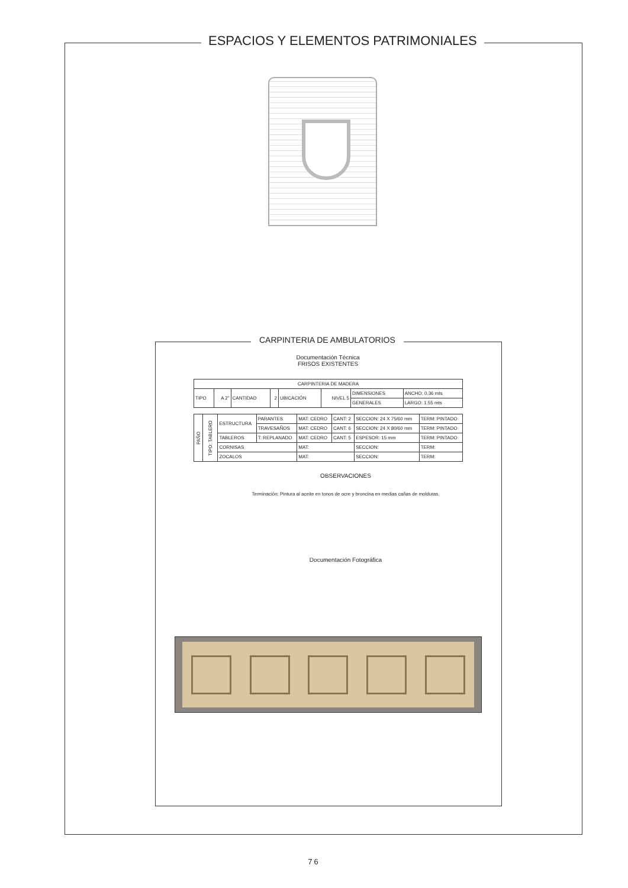ESPACIOS Y ELEMENTOS PATRIMONIALES
CARPINTERIA DE AMBULATORIOS
Documentación Técnica
FRISOS EXISTENTES
| CARPINTERIA DE MADERA | | | | | | | |
| TIPO | A 2" | CANTIDAD | 2 | UBICACIÓN | NIVEL 5 | DIMENSIONES | ANCHO: 0.36 mts |
| | | | | | | GENERALES | LARGO: 1.55 mts |
| PAÑO | TIPO: TABLERO | ESTRUCTURA | PARANTES | MAT: CEDRO | CANT: 2 | SECCION: 24 X 75/60 mm | TERM: PINTADO |
| | | | TRAVESAÑOS | MAT: CEDRO | CANT: 6 | SECCION: 24 X 80/60 mm | TERM: PINTADO |
| | | TABLEROS | T: REPLANADO | MAT: CEDRO | CANT: 5 | ESPESOR: 15 mm | TERM: PINTADO |
| | | CORNISAS | | MAT: | | SECCION: | TERM: |
| | | ZOCALOS | | MAT: | | SECCION: | TERM: |
OBSERVACIONES
Terminación: Pintura al aceite en tonos de ocre y broncina en medias cañas de molduras.
Documentación Fotográfica
76